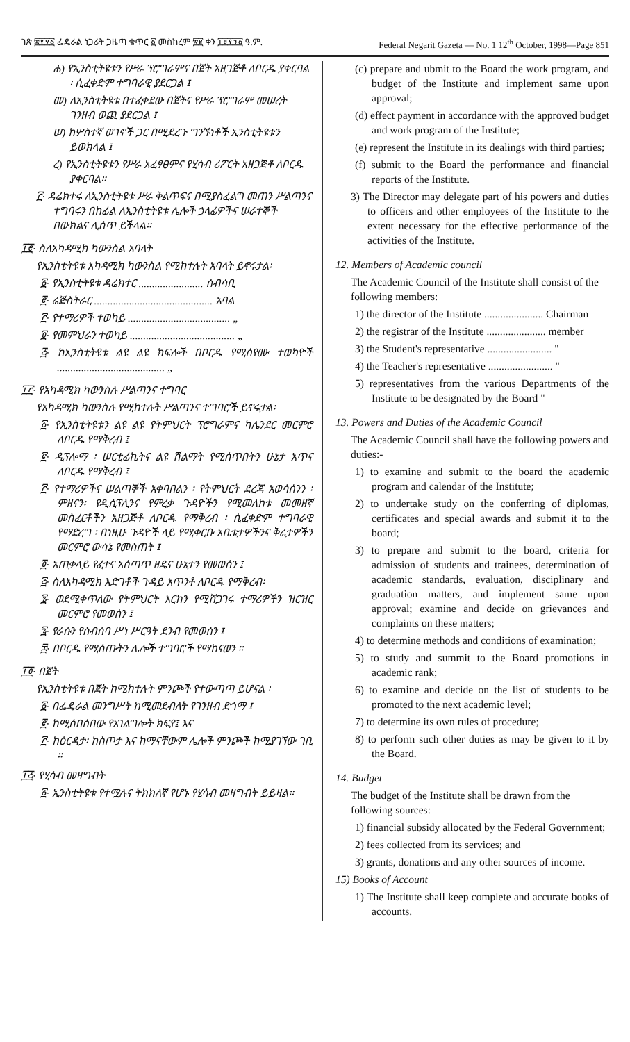ገጽ ፰፻፶፩ ፌዴራል ነጋሪት ጋዜጣ ቁጥር ፩ መስከረም ፳፪ ቀን ፲፱፻፺፩ ዓ.ም. Federal Negarit Gazeta — No. 1 12<sup>th</sup> October, 1998—Page 851
ሐ) የኢንስቲትዩቱን የሥራ ፕሮግራምና በጀት አዘጋጅቶ ለቦርዱ ያቀርባል ፡ ሲፈቀድም ተግባራዊ ያደርጋል ፤
መ) ለኢንስቲትዩቱ በተፈቀደው በጀትና የሥራ ፕሮግራም መሠረት ገንዘብ ወጪ ያደርጋል ፤
ሠ) ከሦስተኛ ወገኖች ጋር በሚደረጉ ግንኙነቶች ኢንስቲትዩቱን ይወክላል ፤
ረ) የኢንስቲትዩቱን የሥራ አፈፃፀምና የሂሳብ ሪፖርት አዘጋጅቶ ለቦርዱ ያቀርባል።
፫· ዳሬክተሩ ለኢንስቲትዩቱ ሥራ ቅልጥፍና በሚያስፈልግ መጠን ሥልጣንና ተግባሩን በከፊል ለኢንስቲትዩቱ ሌሎች ኃላፊዎችና ሠራተኞች በውክልና ሊሰጥ ይችላል።
፲፪· ስለአካዳሚክ ካውንስል አባላት
የኢንስቲትዩቱ አካዳሚክ ካውንስል የሚከተሉት አባላት ይኖሩታል፡
፩· የኢንስቲትዩቱ ዳሬክተር ........................ ሰብሳቢ
፪· ሬጅስትራር ............................................ አባል
፫· የተማሪዎች ተወካይ ...................................... „
፬· የመምህራን ተወካይ ....................................... „
፭· ከኢንስቲትዩቱ ልዩ ልዩ ክፍሎች በቦርዱ የሚሰየሙ ተወካዮች ........................................ „
፲፫· የአካዳሚክ ካውንስሉ ሥልጣንና ተግባር
የአካዳሚክ ካውንስሉ የሚከተሉት ሥልጣንና ተግባሮች ይኖሩታል፡
፩· የኢንስቲትዩቱን ልዩ ልዩ የትምህርት ፕሮግራምና ካሌንደር መርምሮ ለቦርዱ የማቅረብ ፤
፪· ዲፕሎማ ፡ ሠርቲፊኬትና ልዩ ሽልማት የሚሰጥበትን ሁኔታ አጥና ለቦርዱ የማቅረብ ፤
፫· የተማሪዎችና ሠልጣኞች አቀባበልን ፡ የትምህርት ደረጃ አወሳሰንን ፡ ምዘናን፡ የዲሲፕሊንና የምረቃ ጉዳዮችን የሚመለከቱ መመዘኛ መስፈርቶችን አዘጋጅቶ ለቦርዱ የማቅረብ ፡ ሲፈቀድም ተግባራዊ የማድረግ ፡ በነዚሁ ጉዳዮች ላይ የሚቀርቡ አቤቱታዎችንና ቅሬታዎችን መርምሮ ውሳኔ የመስጠት ፤
፬· አጠቃላይ የፈተና አሰጣጥ ዘዴና ሁኔታን የመወሰን ፤
፭· ስለአካዳሚክ እድገቶች ጉዳይ አጥንቶ ለቦርዱ የማቅረብ፡
፮· ወደሚቀጥለው የትምህርት እርከን የሚሸጋገሩ ተማሪዎችን ዝርዝር መርምሮ የመወሰን ፤
፯· የራሱን የስብሰባ ሥነ ሥርዓት ደንብ የመወሰን ፤
፰· በቦርዱ የሚሰጡትን ሌሎች ተግባሮች የማከናወን ።
፲፬· በጀት
የኢንስቲትዩቱ በጀት ከሚከተሉት ምንጮች የተውጣጣ ይሆናል ፡
፩· በፌዴራል መንግሥት ከሚመደብለት የገንዘብ ድጎማ ፤
፪· ከሚሰበሰበው የአገልግሎት ክፍያ፤ እና
፫· ከዕርዳታ፡ ከስጦታ እና ከማናቸውም ሌሎች ምንጮች ከሚያገኘው ገቢ ።
፲፭· የሂሳብ መዛግብት
፩· ኢንስቲትዩቱ የተሟሉና ትክክለኛ የሆኑ የሂሳብ መዛግብት ይይዛል።
(c) prepare and ubmit to the Board the work program, and budget of the Institute and implement same upon approval;
(d) effect payment in accordance with the approved budget and work program of the Institute;
(e) represent the Institute in its dealings with third parties;
(f) submit to the Board the performance and financial reports of the Institute.
3) The Director may delegate part of his powers and duties to officers and other employees of the Institute to the extent necessary for the effective performance of the activities of the Institute.
12. Members of Academic council
The Academic Council of the Institute shall consist of the following members:
1) the director of the Institute ...................... Chairman
2) the registrar of the Institute ...................... member
3) the Student's representative ........................ "
4) the Teacher's representative ........................ "
5) representatives from the various Departments of the Institute to be designated by the Board "
13. Powers and Duties of the Academic Council
The Academic Council shall have the following powers and duties:-
1) to examine and submit to the board the academic program and calendar of the Institute;
2) to undertake study on the conferring of diplomas, certificates and special awards and submit it to the board;
3) to prepare and submit to the board, criteria for admission of students and trainees, determination of academic standards, evaluation, disciplinary and graduation matters, and implement same upon approval; examine and decide on grievances and complaints on these matters;
4) to determine methods and conditions of examination;
5) to study and summit to the Board promotions in academic rank;
6) to examine and decide on the list of students to be promoted to the next academic level;
7) to determine its own rules of procedure;
8) to perform such other duties as may be given to it by the Board.
14. Budget
The budget of the Institute shall be drawn from the following sources:
1) financial subsidy allocated by the Federal Government;
2) fees collected from its services; and
3) grants, donations and any other sources of income.
15) Books of Account
1) The Institute shall keep complete and accurate books of accounts.